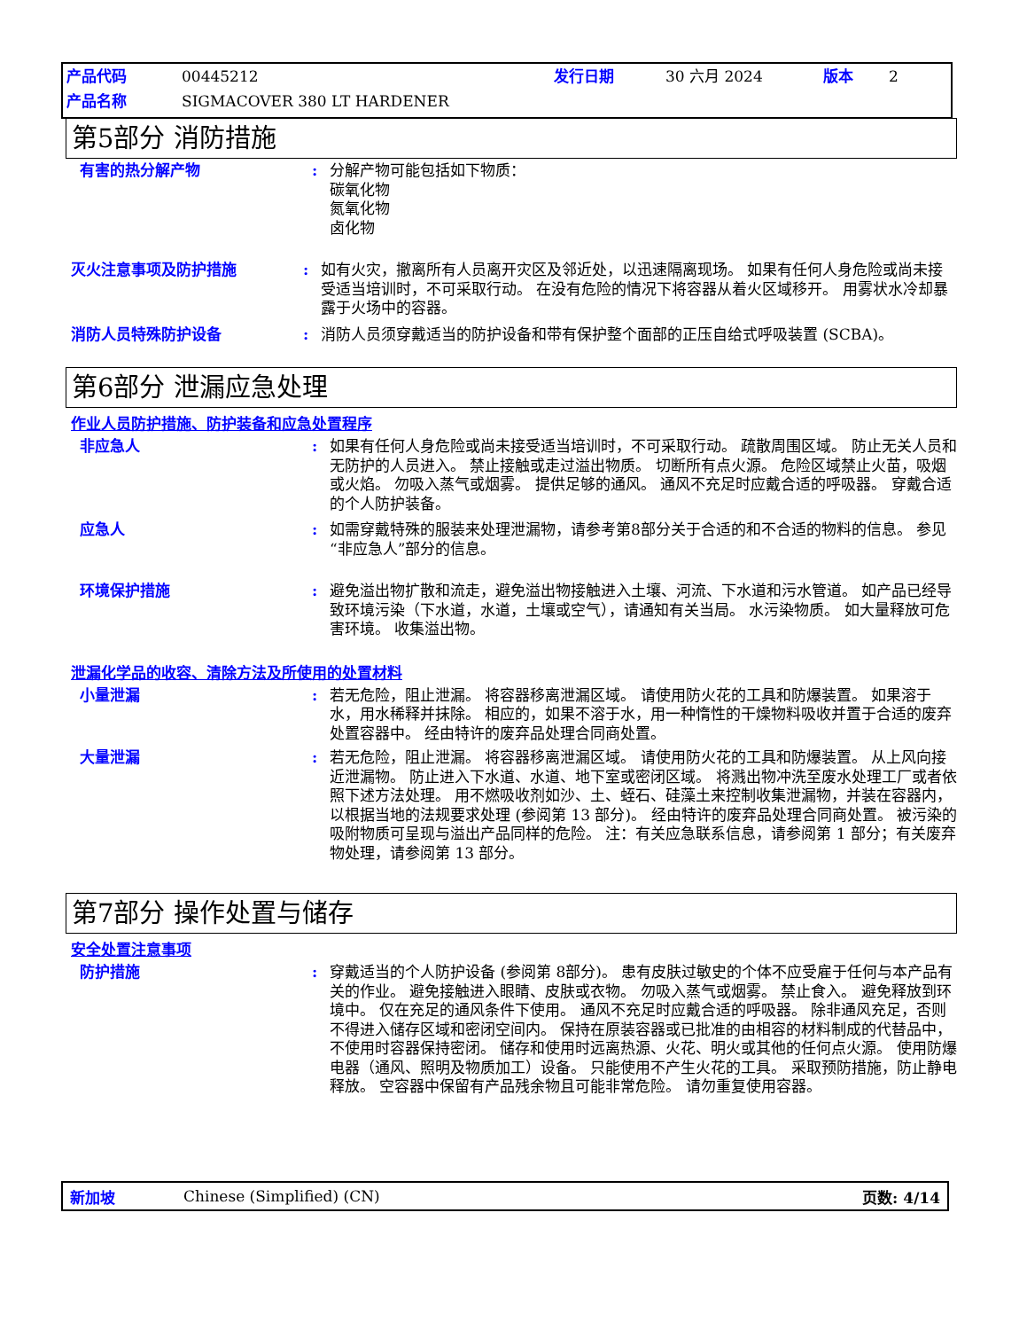产品代码 00445212 发行日期 30 六月 2024 版本 2
产品名称 SIGMACOVER 380 LT HARDENER
第5部分 消防措施
有害的热分解产物 : 分解产物可能包括如下物质：
碳氧化物
氮氧化物
卤化物
灭火注意事项及防护措施 : 如有火灾，撤离所有人员离开灾区及邻近处，以迅速隔离现场。 如果有任何人身危险或尚未接受适当培训时，不可采取行动。 在没有危险的情况下将容器从着火区域移开。 用雾状水冷却暴露于火场中的容器。
消防人员特殊防护设备 : 消防人员须穿戴适当的防护设备和带有保护整个面部的正压自给式呼吸装置 (SCBA)。
第6部分 泄漏应急处理
作业人员防护措施、防护装备和应急处置程序
非应急人 : 如果有任何人身危险或尚未接受适当培训时，不可采取行动。 疏散周围区域。 防止无关人员和无防护的人员进入。 禁止接触或走过溢出物质。 切断所有点火源。 危险区域禁止火苗，吸烟或火焰。 勿吸入蒸气或烟雾。 提供足够的通风。 通风不充足时应戴合适的呼吸器。 穿戴合适的个人防护装备。
应急人 : 如需穿戴特殊的服装来处理泄漏物，请参考第8部分关于合适的和不合适的物料的信息。 参见“非应急人”部分的信息。
环境保护措施 : 避免溢出物扩散和流走，避免溢出物接触进入土壤、河流、下水道和污水管道。 如产品已经导致环境污染（下水道，水道，土壤或空气），请通知有关当局。 水污染物质。 如大量释放可危害环境。 收集溢出物。
泄漏化学品的收容、清除方法及所使用的处置材料
小量泄漏 : 若无危险，阻止泄漏。 将容器移离泄漏区域。 请使用防火花的工具和防爆装置。 如果溶于水，用水稀释并抹除。 相应的，如果不溶于水，用一种惰性的干燥物料吸收并置于合适的废弃处置容器中。 经由特许的废弃品处理合同商处置。
大量泄漏 : 若无危险，阻止泄漏。 将容器移离泄漏区域。 请使用防火花的工具和防爆装置。 从上风向接近泄漏物。 防止进入下水道、水道、地下室或密闭区域。 将溅出物冲洗至废水处理工厂或者依照下述方法处理。 用不燃吸收剂如沙、土、蛭石、硅藻土来控制收集泄漏物，并装在容器内，以根据当地的法规要求处理 (参阅第 13 部分)。 经由特许的废弃品处理合同商处置。 被污染的吸附物质可呈现与溢出产品同样的危险。 注：有关应急联系信息，请参阅第 1 部分；有关废弃物处理，请参阅第 13 部分。
第7部分 操作处置与储存
安全处置注意事项
防护措施 : 穿戴适当的个人防护设备 (参阅第 8部分)。 患有皮肤过敏史的个体不应受雇于任何与本产品有关的作业。 避免接触进入眼睛、皮肤或衣物。 勿吸入蒸气或烟雾。 禁止食入。 避免释放到环境中。 仅在充足的通风条件下使用。 通风不充足时应戴合适的呼吸器。 除非通风充足，否则不得进入储存区域和密闭空间内。 保持在原装容器或已批准的由相容的材料制成的代替品中，不使用时容器保持密闭。 储存和使用时远离热源、火花、明火或其他的任何点火源。 使用防爆电器（通风、照明及物质加工）设备。 只能使用不产生火花的工具。 采取预防措施，防止静电释放。 空容器中保留有产品残余物且可能非常危险。 请勿重复使用容器。
新加坡 Chinese (Simplified) (CN) 页数: 4/14